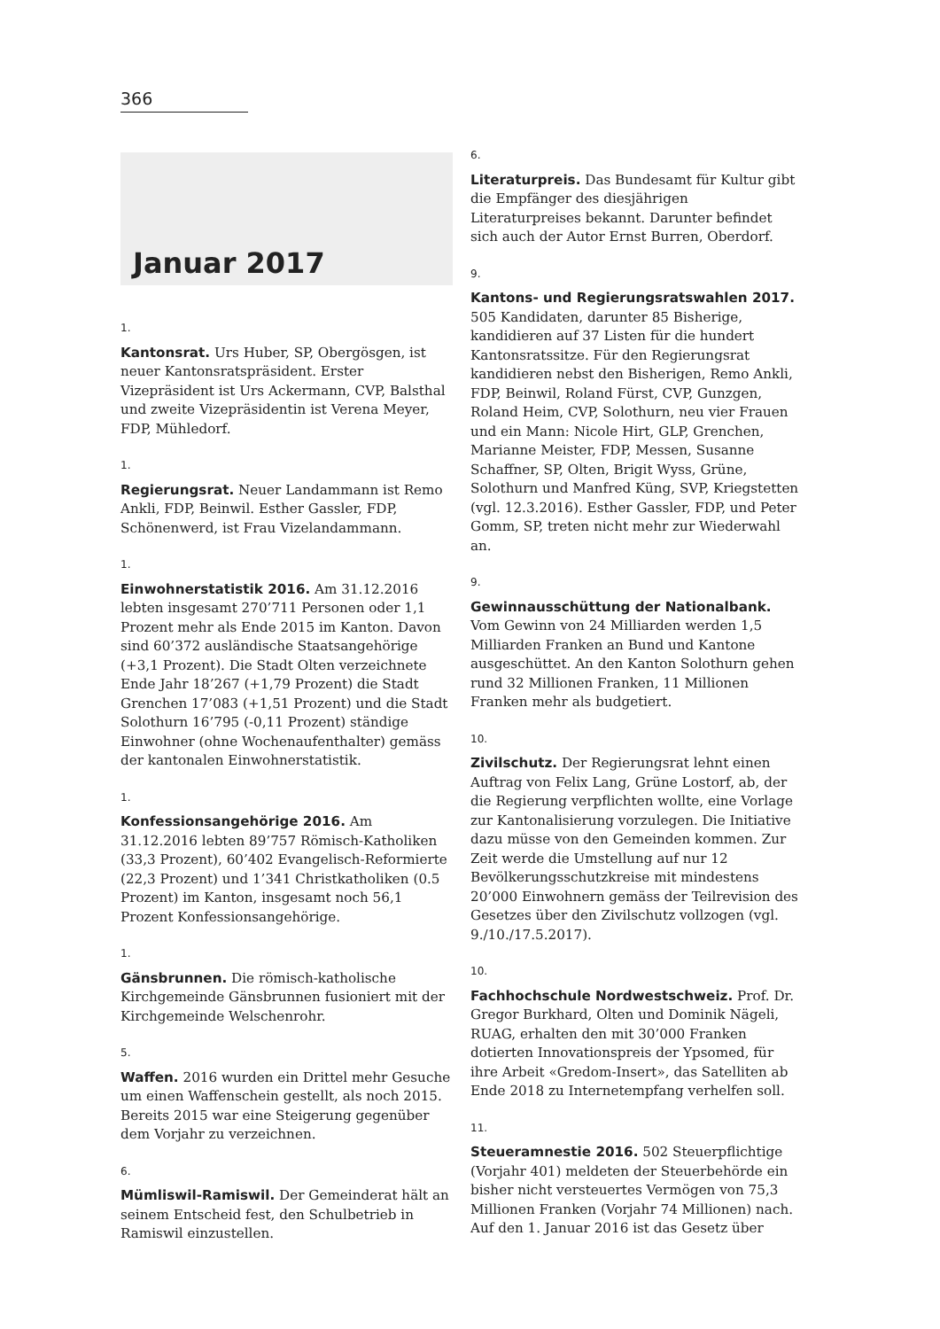366
Januar 2017
1.
Kantonsrat. Urs Huber, SP, Obergösgen, ist neuer Kantonsratspräsident. Erster Vizepräsident ist Urs Ackermann, CVP, Balsthal und zweite Vizepräsidentin ist Verena Meyer, FDP, Mühledorf.
1.
Regierungsrat. Neuer Landammann ist Remo Ankli, FDP, Beinwil. Esther Gassler, FDP, Schönenwerd, ist Frau Vizelandammann.
1.
Einwohnerstatistik 2016. Am 31.12.2016 lebten insgesamt 270’711 Personen oder 1,1 Prozent mehr als Ende 2015 im Kanton. Davon sind 60’372 ausländische Staatsangehörige (+3,1 Prozent). Die Stadt Olten verzeichnete Ende Jahr 18’267 (+1,79 Prozent) die Stadt Grenchen 17’083 (+1,51 Prozent) und die Stadt Solothurn 16’795 (-0,11 Prozent) ständige Einwohner (ohne Wochenaufenthalter) gemäss der kantonalen Einwohnerstatistik.
1.
Konfessionsangehörige 2016. Am 31.12.2016 lebten 89’757 Römisch-Katholiken (33,3 Prozent), 60’402 Evangelisch-Reformierte (22,3 Prozent) und 1’341 Christkatholiken (0.5 Prozent) im Kanton, insgesamt noch 56,1 Prozent Konfessionsangehörige.
1.
Gänsbrunnen. Die römisch-katholische Kirchgemeinde Gänsbrunnen fusioniert mit der Kirchgemeinde Welschenrohr.
5.
Waffen. 2016 wurden ein Drittel mehr Gesuche um einen Waffenschein gestellt, als noch 2015. Bereits 2015 war eine Steigerung gegenüber dem Vorjahr zu verzeichnen.
6.
Mümliswil-Ramiswil. Der Gemeinderat hält an seinem Entscheid fest, den Schulbetrieb in Ramiswil einzustellen.
6.
Literaturpreis. Das Bundesamt für Kultur gibt die Empfänger des diesjährigen Literaturpreises bekannt. Darunter befindet sich auch der Autor Ernst Burren, Oberdorf.
9.
Kantons- und Regierungsratswahlen 2017. 505 Kandidaten, darunter 85 Bisherige, kandidieren auf 37 Listen für die hundert Kantonsratssitze. Für den Regierungsrat kandidieren nebst den Bisherigen, Remo Ankli, FDP, Beinwil, Roland Fürst, CVP, Gunzgen, Roland Heim, CVP, Solothurn, neu vier Frauen und ein Mann: Nicole Hirt, GLP, Grenchen, Marianne Meister, FDP, Messen, Susanne Schaffner, SP, Olten, Brigit Wyss, Grüne, Solothurn und Manfred Küng, SVP, Kriegstetten (vgl. 12.3.2016). Esther Gassler, FDP, und Peter Gomm, SP, treten nicht mehr zur Wiederwahl an.
9.
Gewinnausschüttung der Nationalbank. Vom Gewinn von 24 Milliarden werden 1,5 Milliarden Franken an Bund und Kantone ausgeschüttet. An den Kanton Solothurn gehen rund 32 Millionen Franken, 11 Millionen Franken mehr als budgetiert.
10.
Zivilschutz. Der Regierungsrat lehnt einen Auftrag von Felix Lang, Grüne Lostorf, ab, der die Regierung verpflichten wollte, eine Vorlage zur Kantonalisierung vorzulegen. Die Initiative dazu müsse von den Gemeinden kommen. Zur Zeit werde die Umstellung auf nur 12 Bevölkerungsschutzkreise mit mindestens 20’000 Einwohnern gemäss der Teilrevision des Gesetzes über den Zivilschutz vollzogen (vgl. 9./10./17.5.2017).
10.
Fachhochschule Nordwestschweiz. Prof. Dr. Gregor Burkhard, Olten und Dominik Nägeli, RUAG, erhalten den mit 30’000 Franken dotierten Innovationspreis der Ypsomed, für ihre Arbeit «Gredom-Insert», das Satelliten ab Ende 2018 zu Internetempfang verhelfen soll.
11.
Steueramnestie 2016. 502 Steuerpflichtige (Vorjahr 401) meldeten der Steuerbehörde ein bisher nicht versteuertes Vermögen von 75,3 Millionen Franken (Vorjahr 74 Millionen) nach. Auf den 1. Januar 2016 ist das Gesetz über